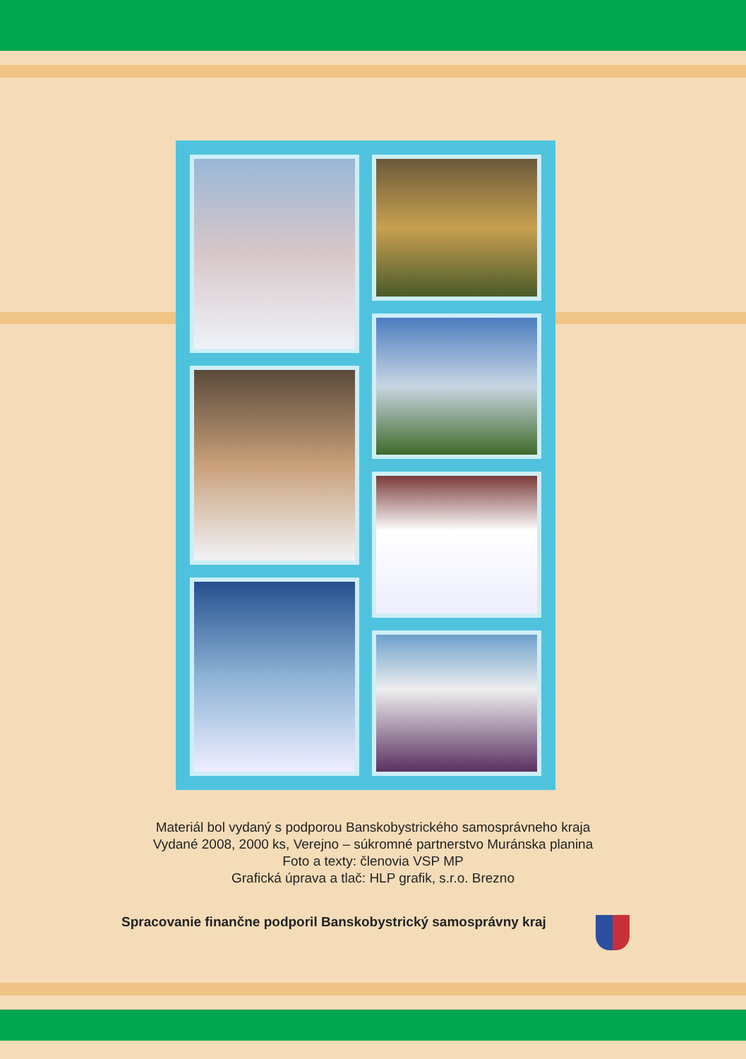Materiál bol vydaný s podporou Banskobystrického samosprávneho kraja
Vydané 2008, 2000 ks, Verejno – súkromné partnerstvo Muránska planina
Foto a texty: členovia VSP MP
Grafická úprava a tlač: HLP grafik, s.r.o. Brezno
Spracovanie finančne podporil Banskobystrický samosprávny kraj